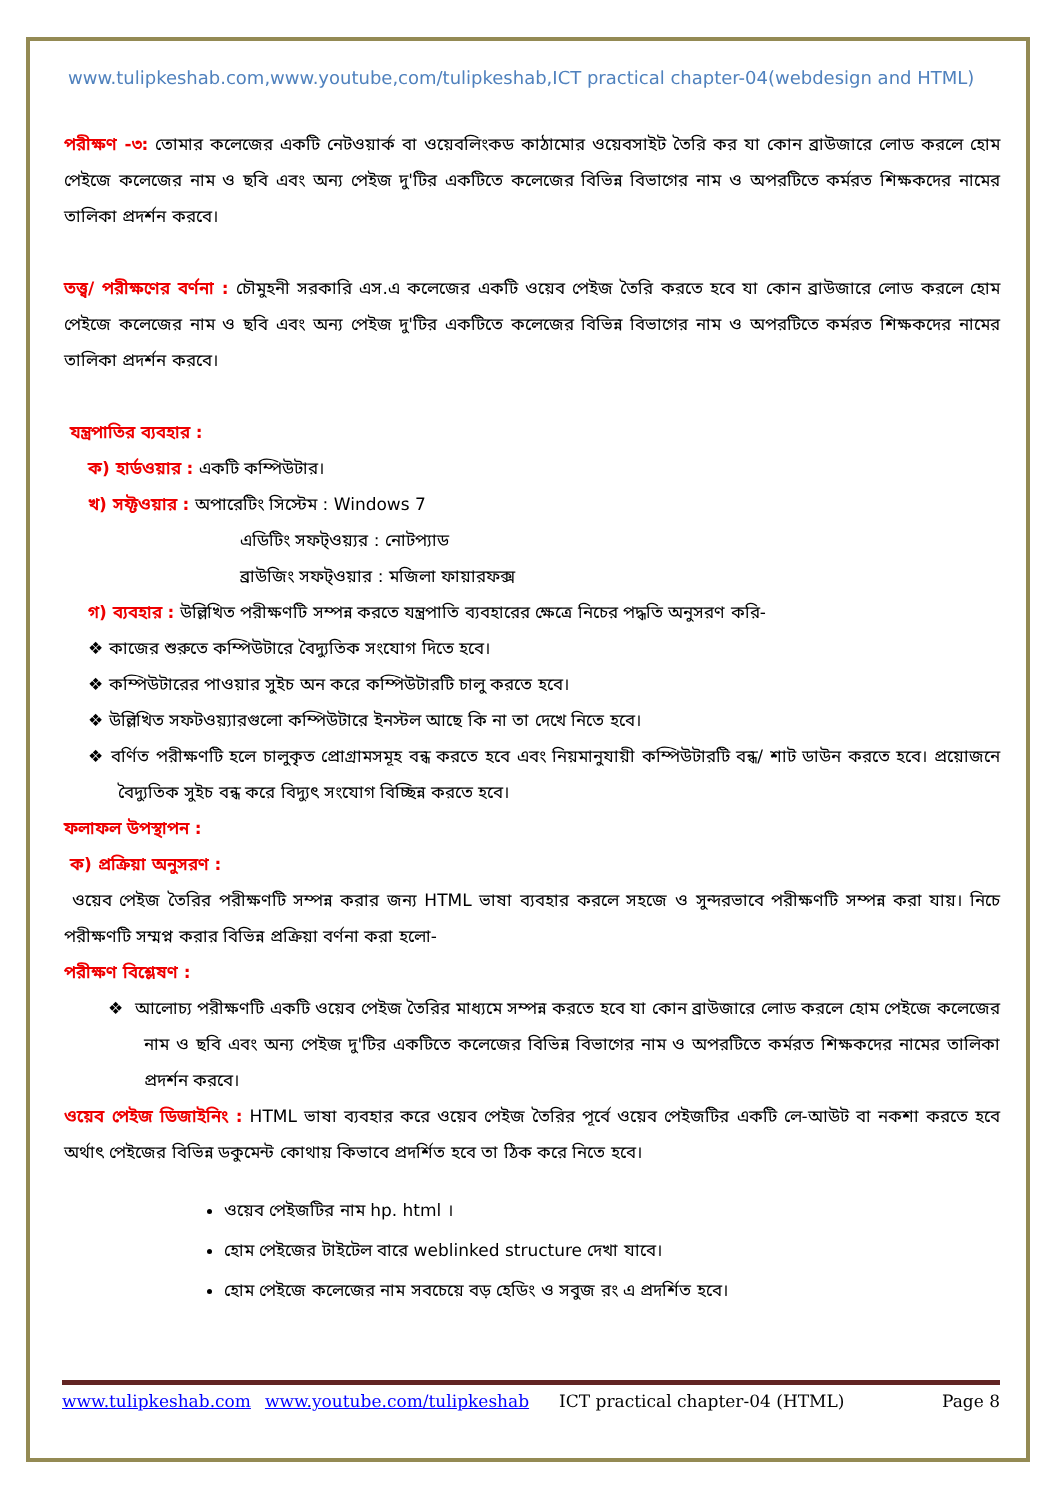www.tulipkeshab.com,www.youtube,com/tulipkeshab,ICT practical chapter-04(webdesign and HTML)
পরীক্ষণ -৩: তোমার কলেজের একটি নেটওয়ার্ক বা ওয়েবলিংকড কাঠামোর ওয়েবসাইট তৈরি কর যা কোন ব্রাউজারে লোড করলে হোম পেইজে কলেজের নাম ও ছবি এবং অন্য পেইজ দু'টির একটিতে কলেজের বিভিন্ন বিভাগের নাম ও অপরটিতে কর্মরত শিক্ষকদের নামের তালিকা প্রদর্শন করবে।
তত্ত্ব/ পরীক্ষণের বর্ণনা : চৌমুহনী সরকারি এস.এ কলেজের একটি ওয়েব পেইজ তৈরি করতে হবে যা কোন ব্রাউজারে লোড করলে হোম পেইজে কলেজের নাম ও ছবি এবং অন্য পেইজ দু'টির একটিতে কলেজের বিভিন্ন বিভাগের নাম ও অপরটিতে কর্মরত শিক্ষকদের নামের তালিকা প্রদর্শন করবে।
যন্ত্রপাতির ব্যবহার :
ক) হার্ডওয়ার : একটি কম্পিউটার।
খ) সফ্টওয়ার : অপারেটিং সিস্টেম : Windows 7
এডিটিং সফট্ওয়্যর : নোটপ্যাড
ব্রাউজিং সফট্ওয়ার : মজিলা ফায়ারফক্স
গ) ব্যবহার : উল্লিখিত পরীক্ষণটি সম্পন্ন করতে যন্ত্রপাতি ব্যবহারের ক্ষেত্রে নিচের পদ্ধতি অনুসরণ করি-
❖ কাজের শুরুতে কম্পিউটারে বৈদ্যুতিক সংযোগ দিতে হবে।
❖ কম্পিউটারের পাওয়ার সুইচ অন করে কম্পিউটারটি চালু করতে হবে।
❖ উল্লিখিত সফটওয়্যারগুলো কম্পিউটারে ইনস্টল আছে কি না তা দেখে নিতে হবে।
❖ বর্ণিত পরীক্ষণটি হলে চালুকৃত প্রোগ্রামসমূহ বন্ধ করতে হবে এবং নিয়মানুযায়ী কম্পিউটারটি বন্ধ/ শাট ডাউন করতে হবে। প্রয়োজনে বৈদ্যুতিক সুইচ বন্ধ করে বিদ্যুৎ সংযোগ বিচ্ছিন্ন করতে হবে।
ফলাফল উপস্থাপন :
ক) প্রক্রিয়া অনুসরণ :
ওয়েব পেইজ তৈরির পরীক্ষণটি সম্পন্ন করার জন্য HTML ভাষা ব্যবহার করলে সহজে ও সুন্দরভাবে পরীক্ষণটি সম্পন্ন করা যায়। নিচে পরীক্ষণটি সম্মপ্ন করার বিভিন্ন প্রক্রিয়া বর্ণনা করা হলো-
পরীক্ষণ বিশ্লেষণ :
❖ আলোচ্য পরীক্ষণটি একটি ওয়েব পেইজ তৈরির মাধ্যমে সম্পন্ন করতে হবে যা কোন ব্রাউজারে লোড করলে হোম পেইজে কলেজের নাম ও ছবি এবং অন্য পেইজ দু'টির একটিতে কলেজের বিভিন্ন বিভাগের নাম ও অপরটিতে কর্মরত শিক্ষকদের নামের তালিকা প্রদর্শন করবে।
ওয়েব পেইজ ডিজাইনিং : HTML ভাষা ব্যবহার করে ওয়েব পেইজ তৈরির পূর্বে ওয়েব পেইজটির একটি লে-আউট বা নকশা করতে হবে অর্থাৎ পেইজের বিভিন্ন ডকুমেন্ট কোথায় কিভাবে প্রদর্শিত হবে তা ঠিক করে নিতে হবে।
ওয়েব পেইজটির নাম hp. html ।
হোম পেইজের টাইটেল বারে weblinked structure দেখা যাবে।
হোম পেইজে কলেজের নাম সবচেয়ে বড় হেডিং ও সবুজ রং এ প্রদর্শিত হবে।
www.tulipkeshab.com www.youtube.com/tulipkeshab ICT practical chapter-04 (HTML) Page 8